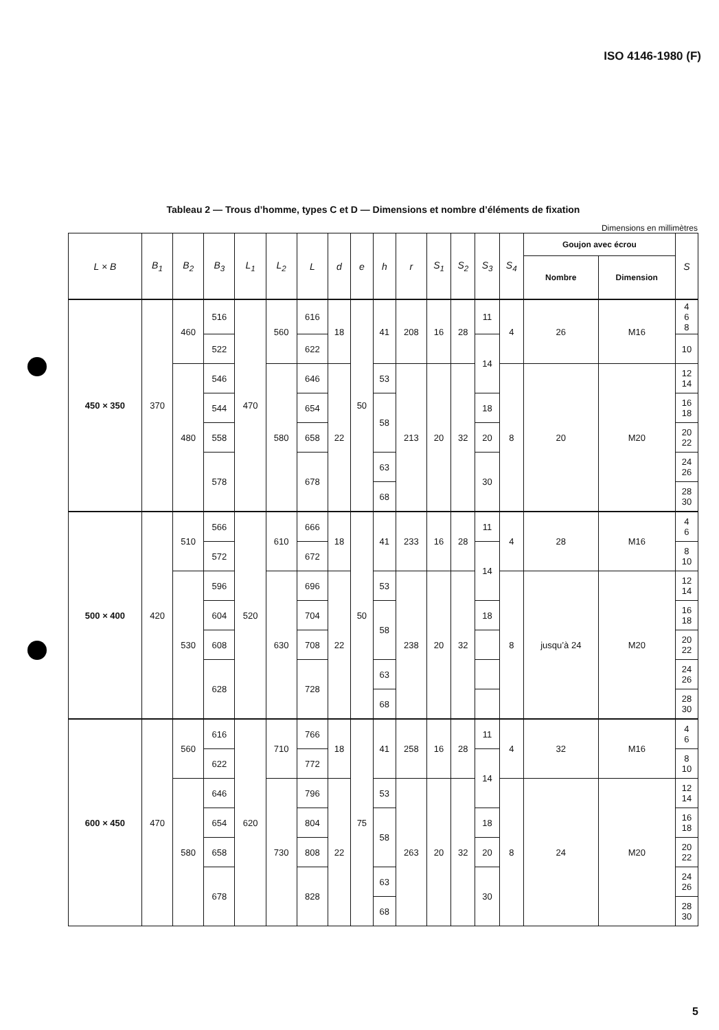ISO 4146-1980 (F)
Tableau 2 — Trous d’homme, types C et D — Dimensions et nombre d’éléments de fixation
Dimensions en millimètres
| L × B | B<sub>1</sub> | B<sub>2</sub> | B<sub>3</sub> | L<sub>1</sub> | L<sub>2</sub> | L | d | e | h | r | S<sub>1</sub> | S<sub>2</sub> | S<sub>3</sub> | S<sub>4</sub> | Goujon avec écrou | | S |
| --- | --- | --- | --- | --- | --- | --- | --- | --- | --- | --- | --- | --- | --- | --- | --- | --- | --- |
| | | | | | | | | | | | | | | | Nombre | Dimension | |
| 450 × 350 | 370 | 460 | 516 | 470 | 560 | 616 | 18 | 50 | 41 | 208 | 16 | 28 | 11 | 4 | 26 | M16 | 4 6 8 |
| | | | 522 | | | 622 | | | | | | | 14 | | | | 10 |
| | | 480 | 546 | | 580 | 646 | 22 | | 53 | 213 | 20 | 32 | | 8 | 20 | M20 | 12 14 |
| | | | 544 | | | 654 | | | 58 | | | | 18 | | | | 16 18 |
| | | | 558 | | | 658 | | | | | | | 20 | | | | 20 22 |
| | | | 578 | | | 678 | | | 63 | | | | 30 | | | | 24 26 |
| | | | | | | | | | 68 | | | | | | | | 28 30 |
| 500 × 400 | 420 | 510 | 566 | 520 | 610 | 666 | 18 | 50 | 41 | 233 | 16 | 28 | 11 | 4 | 28 | M16 | 4 6 |
| | | | 572 | | | 672 | | | | | | | 14 | | | | 8 10 |
| | | 530 | 596 | | 630 | 696 | 22 | | 53 | 238 | 20 | 32 | | 8 | jusqu’à 24 | M20 | 12 14 |
| | | | 604 | | | 704 | | | 58 | | | | 18 | | | | 16 18 |
| | | | 608 | | | 708 | | | | | | | | | | | 20 22 |
| | | | 628 | | | 728 | | | 63 | | | | | | | | 24 26 |
| | | | | | | | | | 68 | | | | | | | | 28 30 |
| 600 × 450 | 470 | 560 | 616 | 620 | 710 | 766 | 18 | 75 | 41 | 258 | 16 | 28 | 11 | 4 | 32 | M16 | 4 6 |
| | | | 622 | | | 772 | | | | | | | 14 | | | | 8 10 |
| | | 580 | 646 | | 730 | 796 | 22 | | 53 | 263 | 20 | 32 | | 8 | 24 | M20 | 12 14 |
| | | | 654 | | | 804 | | | 58 | | | | 18 | | | | 16 18 |
| | | | 658 | | | 808 | | | | | | | 20 | | | | 20 22 |
| | | | 678 | | | 828 | | | 63 | | | | 30 | | | | 24 26 |
| | | | | | | | | | 68 | | | | | | | | 28 30 |
5